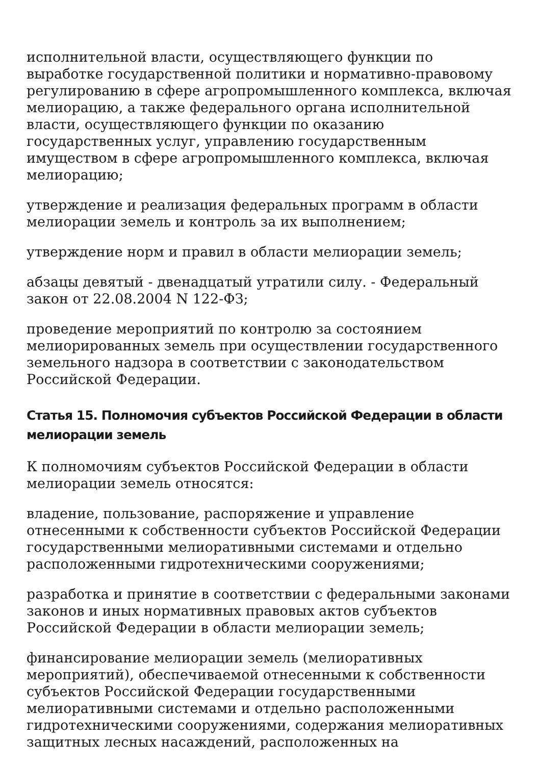исполнительной власти, осуществляющего функции по выработке государственной политики и нормативно-правовому регулированию в сфере агропромышленного комплекса, включая мелиорацию, а также федерального органа исполнительной власти, осуществляющего функции по оказанию государственных услуг, управлению государственным имуществом в сфере агропромышленного комплекса, включая мелиорацию;
утверждение и реализация федеральных программ в области мелиорации земель и контроль за их выполнением;
утверждение норм и правил в области мелиорации земель;
абзацы девятый - двенадцатый утратили силу. - Федеральный закон от 22.08.2004 N 122-ФЗ;
проведение мероприятий по контролю за состоянием мелиорированных земель при осуществлении государственного земельного надзора в соответствии с законодательством Российской Федерации.
Статья 15. Полномочия субъектов Российской Федерации в области мелиорации земель
К полномочиям субъектов Российской Федерации в области мелиорации земель относятся:
владение, пользование, распоряжение и управление отнесенными к собственности субъектов Российской Федерации государственными мелиоративными системами и отдельно расположенными гидротехническими сооружениями;
разработка и принятие в соответствии с федеральными законами законов и иных нормативных правовых актов субъектов Российской Федерации в области мелиорации земель;
финансирование мелиорации земель (мелиоративных мероприятий), обеспечиваемой отнесенными к собственности субъектов Российской Федерации государственными мелиоративными системами и отдельно расположенными гидротехническими сооружениями, содержания мелиоративных защитных лесных насаждений, расположенных на